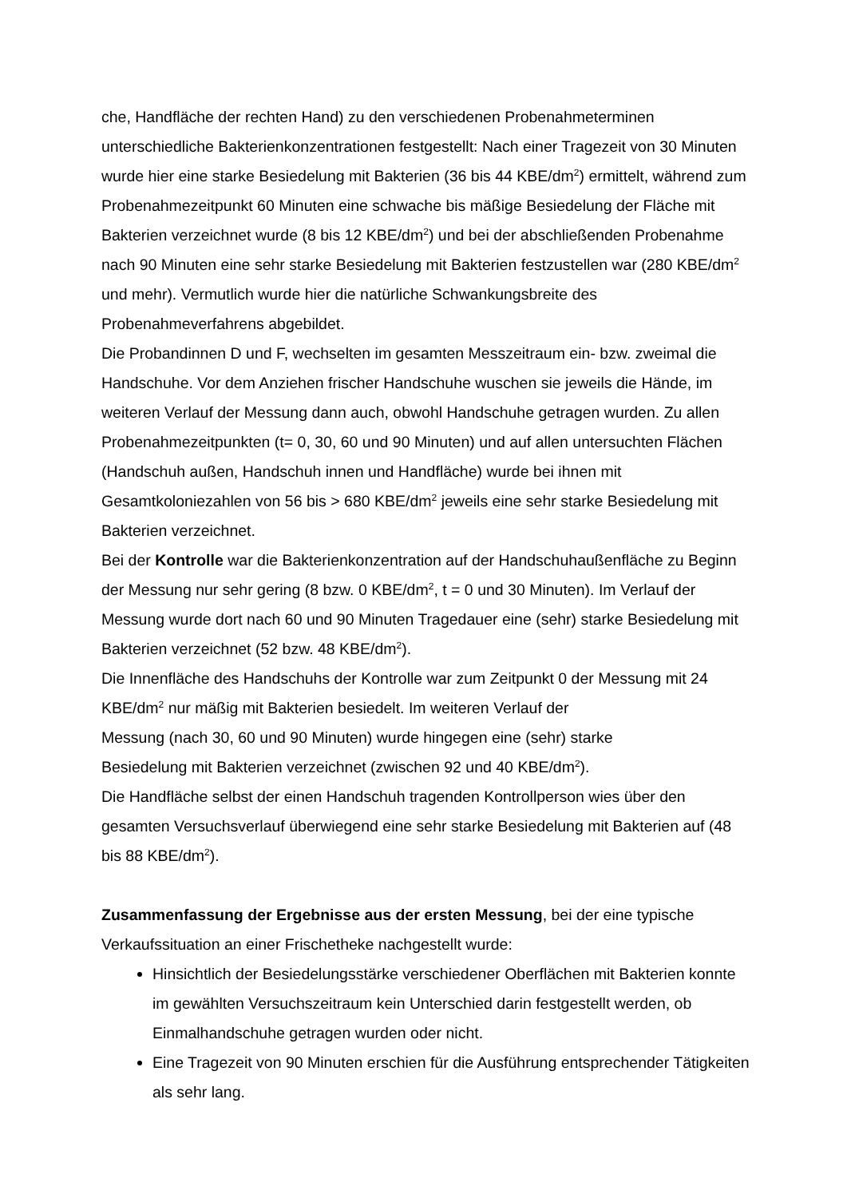che, Handfläche der rechten Hand) zu den verschiedenen Probenahmeterminen unterschiedliche Bakterienkonzentrationen festgestellt: Nach einer Tragezeit von 30 Minuten wurde hier eine starke Besiedelung mit Bakterien (36 bis 44 KBE/dm<sup>2</sup>) ermittelt, während zum Probenahmezeitpunkt 60 Minuten eine schwache bis mäßige Besiedelung der Fläche mit Bakterien verzeichnet wurde (8 bis 12 KBE/dm<sup>2</sup>) und bei der abschließenden Probenahme nach 90 Minuten eine sehr starke Besiedelung mit Bakterien festzustellen war (280 KBE/dm<sup>2</sup> und mehr). Vermutlich wurde hier die natürliche Schwankungsbreite des Probenahmeverfahrens abgebildet.
Die Probandinnen D und F, wechselten im gesamten Messzeitraum ein- bzw. zweimal die Handschuhe. Vor dem Anziehen frischer Handschuhe wuschen sie jeweils die Hände, im weiteren Verlauf der Messung dann auch, obwohl Handschuhe getragen wurden. Zu allen Probenahmezeitpunkten (t= 0, 30, 60 und 90 Minuten) und auf allen untersuchten Flächen (Handschuh außen, Handschuh innen und Handfläche) wurde bei ihnen mit Gesamtkoloniezahlen von 56 bis > 680 KBE/dm<sup>2</sup> jeweils eine sehr starke Besiedelung mit Bakterien verzeichnet.
Bei der Kontrolle war die Bakterienkonzentration auf der Handschuhaußenfläche zu Beginn der Messung nur sehr gering (8 bzw. 0 KBE/dm<sup>2</sup>, t = 0 und 30 Minuten). Im Verlauf der Messung wurde dort nach 60 und 90 Minuten Tragedauer eine (sehr) starke Besiedelung mit Bakterien verzeichnet (52 bzw. 48 KBE/dm<sup>2</sup>).
Die Innenfläche des Handschuhs der Kontrolle war zum Zeitpunkt 0 der Messung mit 24 KBE/dm<sup>2</sup> nur mäßig mit Bakterien besiedelt. Im weiteren Verlauf der
Messung (nach 30, 60 und 90 Minuten) wurde hingegen eine (sehr) starke
Besiedelung mit Bakterien verzeichnet (zwischen 92 und 40 KBE/dm<sup>2</sup>).
Die Handfläche selbst der einen Handschuh tragenden Kontrollperson wies über den gesamten Versuchsverlauf überwiegend eine sehr starke Besiedelung mit Bakterien auf (48 bis 88 KBE/dm<sup>2</sup>).
Zusammenfassung der Ergebnisse aus der ersten Messung, bei der eine typische Verkaufssituation an einer Frischetheke nachgestellt wurde:
Hinsichtlich der Besiedelungsstärke verschiedener Oberflächen mit Bakterien konnte im gewählten Versuchszeitraum kein Unterschied darin festgestellt werden, ob Einmalhandschuhe getragen wurden oder nicht.
Eine Tragezeit von 90 Minuten erschien für die Ausführung entsprechender Tätigkeiten als sehr lang.